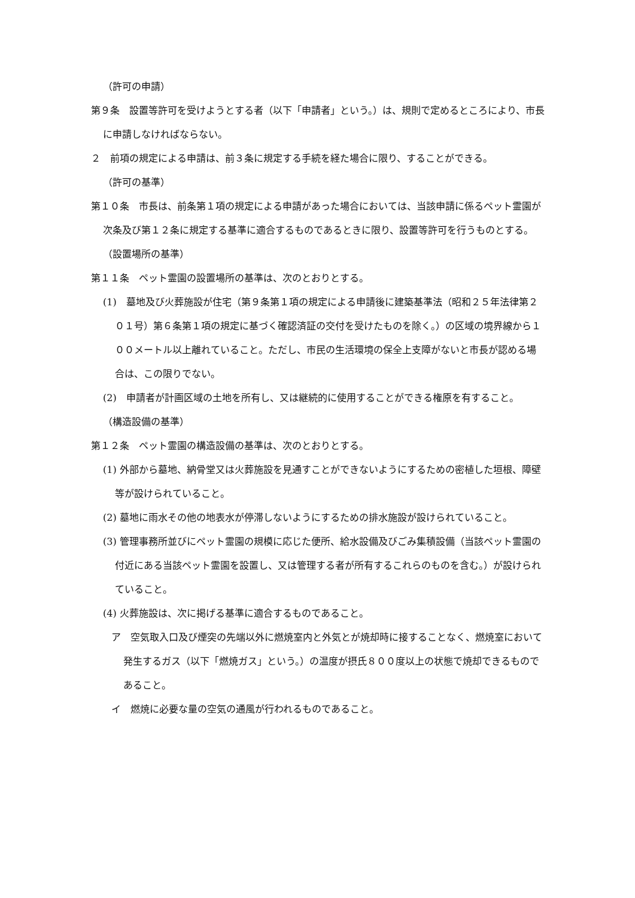（許可の申請）
第９条　設置等許可を受けようとする者（以下「申請者」という。）は、規則で定めるところにより、市長に申請しなければならない。
２　前項の規定による申請は、前３条に規定する手続を経た場合に限り、することができる。
（許可の基準）
第１０条　市長は、前条第１項の規定による申請があった場合においては、当該申請に係るペット霊園が次条及び第１２条に規定する基準に適合するものであるときに限り、設置等許可を行うものとする。
（設置場所の基準）
第１１条　ペット霊園の設置場所の基準は、次のとおりとする。
(1)　墓地及び火葬施設が住宅（第９条第１項の規定による申請後に建築基準法（昭和２５年法律第２０１号）第６条第１項の規定に基づく確認済証の交付を受けたものを除く。）の区域の境界線から１００メートル以上離れていること。ただし、市民の生活環境の保全上支障がないと市長が認める場合は、この限りでない。
(2)　申請者が計画区域の土地を所有し、又は継続的に使用することができる権原を有すること。
（構造設備の基準）
第１２条　ペット霊園の構造設備の基準は、次のとおりとする。
(1) 外部から墓地、納骨堂又は火葬施設を見通すことができないようにするための密植した垣根、障壁等が設けられていること。
(2) 墓地に雨水その他の地表水が停滞しないようにするための排水施設が設けられていること。
(3) 管理事務所並びにペット霊園の規模に応じた便所、給水設備及びごみ集積設備（当該ペット霊園の付近にある当該ペット霊園を設置し、又は管理する者が所有するこれらのものを含む。）が設けられていること。
(4) 火葬施設は、次に掲げる基準に適合するものであること。
ア　空気取入口及び煙突の先端以外に燃焼室内と外気とが焼却時に接することなく、燃焼室において発生するガス（以下「燃焼ガス」という。）の温度が摂氏８００度以上の状態で焼却できるものであること。
イ　燃焼に必要な量の空気の通風が行われるものであること。